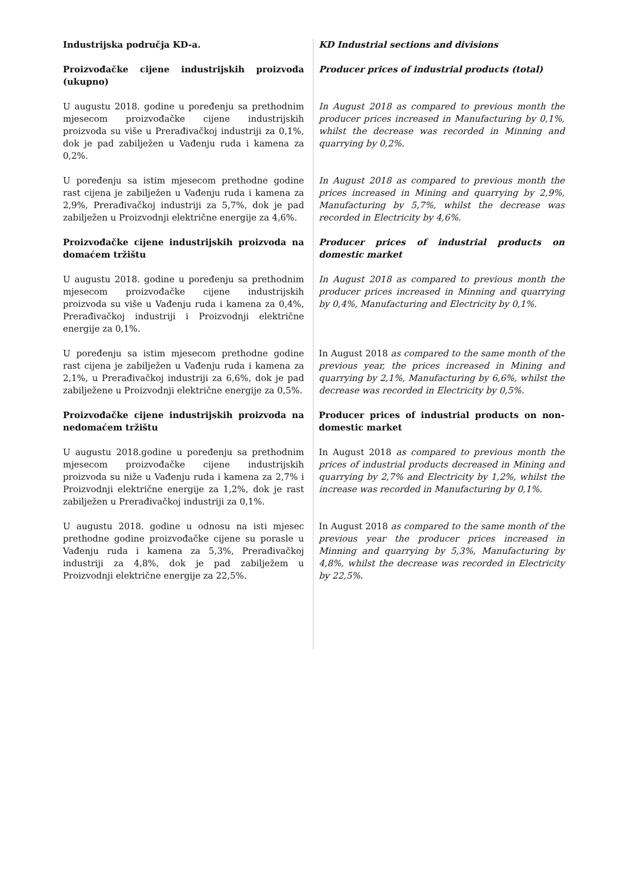Industrijska područja KD-a. KD Industrial sections and divisions
Proizvođačke cijene industrijskih proizvoda (ukupno)
Producer prices of industrial products (total)
U augustu 2018. godine u poređenju sa prethodnim mjesecom proizvođačke cijene industrijskih proizvoda su više u Prerađivačkoj industriji za 0,1%, dok je pad zabilježen u Vađenju ruda i kamena za 0,2%.
In August 2018 as compared to previous month the producer prices increased in Manufacturing by 0,1%, whilst the decrease was recorded in Minning and quarrying by 0,2%.
U poređenju sa istim mjesecom prethodne godine rast cijena je zabilježen u Vađenju ruda i kamena za 2,9%, Prerađivačkoj industriji za 5,7%, dok je pad zabilježen u Proizvodnji električne energije za 4,6%.
In August 2018 as compared to previous month the prices increased in Mining and quarrying by 2,9%, Manufacturing by 5,7%, whilst the decrease was recorded in Electricity by 4,6%.
Proizvođačke cijene industrijskih proizvoda na domaćem tržištu
Producer prices of industrial products on domestic market
U augustu 2018. godine u poređenju sa prethodnim mjesecom proizvođačke cijene industrijskih proizvoda su više u Vađenju ruda i kamena za 0,4%, Prerađivačkoj industriji i Proizvodnji električne energije za 0,1%.
In August 2018 as compared to previous month the producer prices increased in Minning and quarrying by 0,4%, Manufacturing and Electricity by 0,1%.
U poređenju sa istim mjesecom prethodne godine rast cijena je zabilježen u Vađenju ruda i kamena za 2,1%, u Prerađivačkoj industriji za 6,6%, dok je pad zabilježene u Proizvodnji električne energije za 0,5%.
In August 2018 as compared to the same month of the previous year, the prices increased in Mining and quarrying by 2,1%, Manufacturing by 6,6%, whilst the decrease was recorded in Electricity by 0,5%.
Proizvođačke cijene industrijskih proizvoda na nedomaćem tržištu
Producer prices of industrial products on non-domestic market
U augustu 2018.godine u poređenju sa prethodnim mjesecom proizvođačke cijene industrijskih proizvoda su niže u Vađenju ruda i kamena za 2,7% i Proizvodnji električne energije za 1,2%, dok je rast zabilježen u Prerađivačkoj industriji za 0,1%.
In August 2018 as compared to previous month the prices of industrial products decreased in Mining and quarrying by 2,7% and Electricity by 1,2%, whilst the increase was recorded in Manufacturing by 0,1%.
U augustu 2018. godine u odnosu na isti mjesec prethodne godine proizvođačke cijene su porasle u Vađenju ruda i kamena za 5,3%, Prerađivačkoj industriji za 4,8%, dok je pad zabilježem u Proizvodnji električne energije za 22,5%.
In August 2018 as compared to the same month of the previous year the producer prices increased in Minning and quarrying by 5,3%, Manufacturing by 4,8%, whilst the decrease was recorded in Electricity by 22,5%.